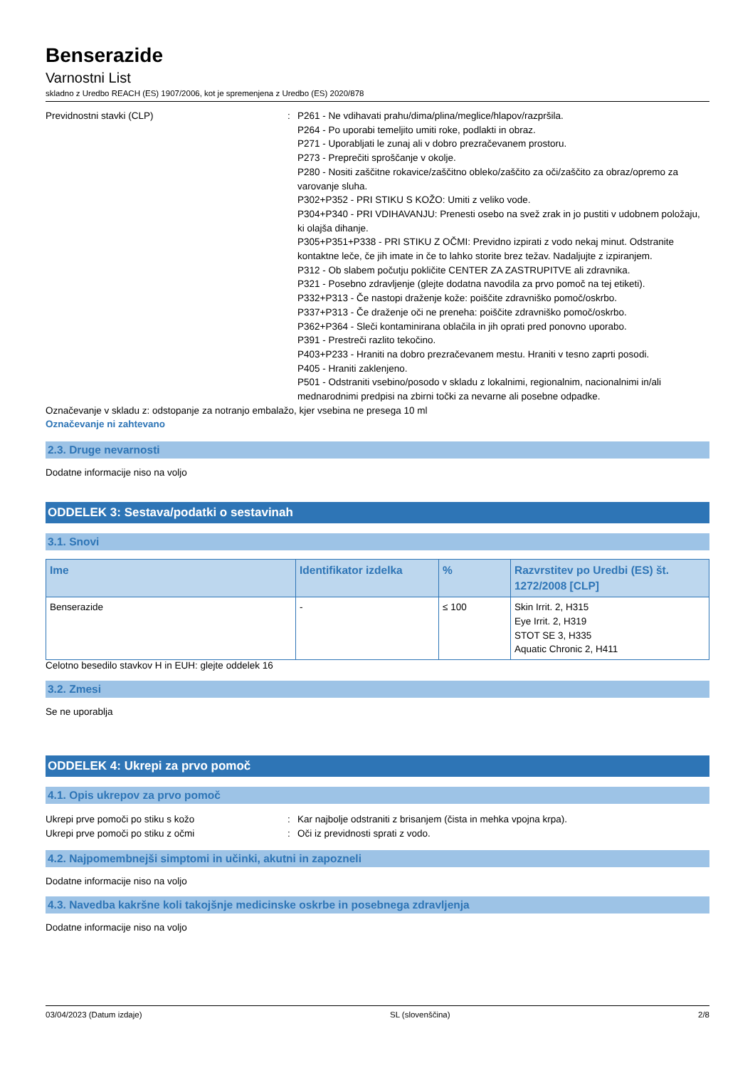Benserazide
Varnostni List
skladno z Uredbo REACH (ES) 1907/2006, kot je spremenjena z Uredbo (ES) 2020/878
Previdnostni stavki (CLP) : P261 - Ne vdihavati prahu/dima/plina/meglice/hlapov/razpršila.
P264 - Po uporabi temeljito umiti roke, podlakti in obraz.
P271 - Uporabljati le zunaj ali v dobro prezračevanem prostoru.
P273 - Preprečiti sproščanje v okolje.
P280 - Nositi zaščitne rokavice/zaščitno obleko/zaščito za oči/zaščito za obraz/opremo za varovanje sluha.
P302+P352 - PRI STIKU S KOŽO: Umiti z veliko vode.
P304+P340 - PRI VDIHAVANJU: Prenesti osebo na svež zrak in jo pustiti v udobnem položaju, ki olajša dihanje.
P305+P351+P338 - PRI STIKU Z OČMI: Previdno izpirati z vodo nekaj minut. Odstranite kontaktne leče, če jih imate in če to lahko storite brez težav. Nadaljujte z izpiranjem.
P312 - Ob slabem počutju pokličite CENTER ZA ZASTRUPITVE ali zdravnika.
P321 - Posebno zdravljenje (glejte dodatna navodila za prvo pomoč na tej etiketi).
P332+P313 - Če nastopi draženje kože: poiščite zdravniško pomoč/oskrbo.
P337+P313 - Če draženje oči ne preneha: poiščite zdravniško pomoč/oskrbo.
P362+P364 - Sleči kontaminirana oblačila in jih oprati pred ponovno uporabo.
P391 - Prestreči razlito tekočino.
P403+P233 - Hraniti na dobro prezračevanem mestu. Hraniti v tesno zaprti posodi.
P405 - Hraniti zaklenjeno.
P501 - Odstraniti vsebino/posodo v skladu z lokalnimi, regionalnim, nacionalnimi in/ali mednarodnimi predpisi na zbirni točki za nevarne ali posebne odpadke.
Označevanje v skladu z: odstopanje za notranjo embalažo, kjer vsebina ne presega 10 ml
Označevanje ni zahtevano
2.3. Druge nevarnosti
Dodatne informacije niso na voljo
ODDELEK 3: Sestava/podatki o sestavinah
3.1. Snovi
| Ime | Identifikator izdelka | % | Razvrstitev po Uredbi (ES) št. 1272/2008 [CLP] |
| --- | --- | --- | --- |
| Benserazide | - | ≤ 100 | Skin Irrit. 2, H315 Eye Irrit. 2, H319 STOT SE 3, H335 Aquatic Chronic 2, H411 |
Celotno besedilo stavkov H in EUH: glejte oddelek 16
3.2. Zmesi
Se ne uporablja
ODDELEK 4: Ukrepi za prvo pomoč
4.1. Opis ukrepov za prvo pomoč
Ukrepi prve pomoči po stiku s kožo : Kar najbolje odstraniti z brisanjem (čista in mehka vpojna krpa).
Ukrepi prve pomoči po stiku z očmi : Oči iz previdnosti sprati z vodo.
4.2. Najpomembnejši simptomi in učinki, akutni in zapozneli
Dodatne informacije niso na voljo
4.3. Navedba kakršne koli takojšnje medicinske oskrbe in posebnega zdravljenja
Dodatne informacije niso na voljo
03/04/2023 (Datum izdaje) SL (slovenščina) 2/8